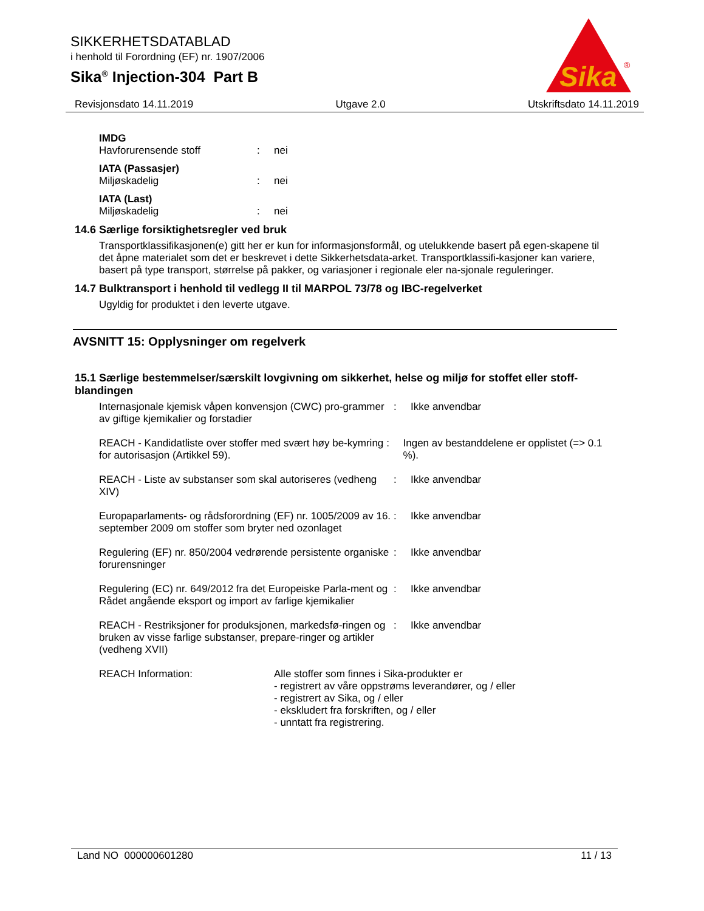SIKKERHETSDATABLAD
i henhold til Forordning (EF) nr. 1907/2006
Sika<sup>®</sup> Injection-304 Part B
Sika
®
Revisjonsdato 14.11.2019 Utgave 2.0 Utskriftsdato 14.11.2019
IMDG
Havforurensende stoff: nei
IATA (Passasjer)
Miljøskadelig: nei
IATA (Last)
Miljøskadelig: nei
14.6 Særlige forsiktighetsregler ved bruk
Transportklassifikasjonen(e) gitt her er kun for informasjonsformål, og utelukkende basert på egen-skapene til det åpne materialet som det er beskrevet i dette Sikkerhetsdata-arket. Transportklassifi-kasjoner kan variere, basert på type transport, størrelse på pakker, og variasjoner i regionale eler na-sjonale reguleringer.
14.7 Bulktransport i henhold til vedlegg II til MARPOL 73/78 og IBC-regelverket
Ugyldig for produktet i den leverte utgave.
AVSNITT 15: Opplysninger om regelverk
15.1 Særlige bestemmelser/særskilt lovgivning om sikkerhet, helse og miljø for stoffet eller stoff-blandingen
Internasjonale kjemisk våpen konvensjon (CWC) pro-grammer av giftige kjemikalier og forstadier: Ikke anvendbar
REACH - Kandidatliste over stoffer med svært høy be-kymring for autorisasjon (Artikkel 59).: Ingen av bestanddelene er opplistet (=> 0.1 %).
REACH - Liste av substanser som skal autoriseres (vedheng XIV): Ikke anvendbar
Europaparlaments- og rådsforordning (EF) nr. 1005/2009 av 16. september 2009 om stoffer som bryter ned ozonlaget: Ikke anvendbar
Regulering (EF) nr. 850/2004 vedrørende persistente organiske forurensninger: Ikke anvendbar
Regulering (EC) nr. 649/2012 fra det Europeiske Parla-ment og Rådet angående eksport og import av farlige kjemikalier: Ikke anvendbar
REACH - Restriksjoner for produksjonen, markedsfø-ringen og bruken av visse farlige substanser, prepare-ringer og artikler (vedheng XVII): Ikke anvendbar
REACH Information: Alle stoffer som finnes i Sika-produkter er
- registrert av våre oppstrøms leverandører, og / eller
- registrert av Sika, og / eller
- ekskludert fra forskriften, og / eller
- unntatt fra registrering.
Land NO 000000601280 11 / 13